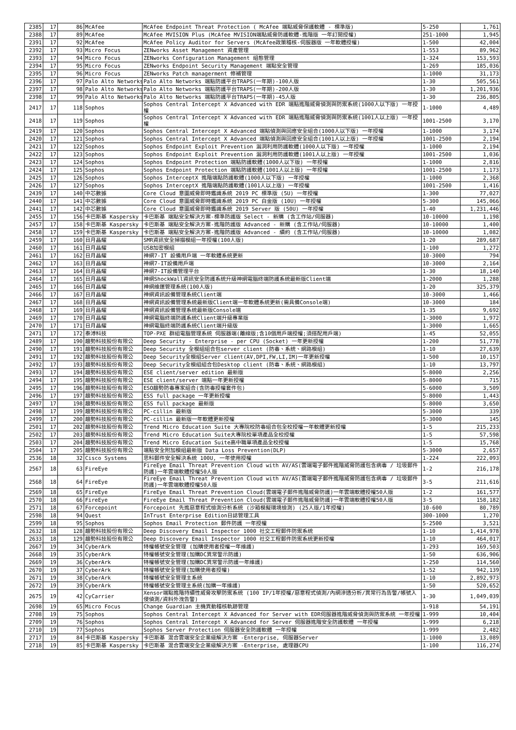| 2385 | 17 | 86 | McAfee | McAfee Endpoint Threat Protection ( McAfee 端點威脅保護軟體 - 標準版) | 5-250 | 1,761 |
| 2388 | 17 | 89 | McAfee | McAfee MVISION Plus (McAfee MVISION端點威脅防護軟體-進階版 一年訂閱授權) | 251-1000 | 1,945 |
| 2391 | 17 | 92 | McAfee | McAfee Policy Auditor for Servers (McAfee政策稽核-伺服器版 一年軟體授權) | 1-500 | 42,004 |
| 2392 | 17 | 93 | Micro Focus | ZENworks Asset Management 資產管理 | 1-553 | 89,962 |
| 2393 | 17 | 94 | Micro Focus | ZENworks Configuration Management 組態管理 | 1-324 | 153,593 |
| 2394 | 17 | 95 | Micro Focus | ZENworks Endpoint Security Management 端點安全管理 | 1-269 | 185,036 |
| 2395 | 17 | 96 | Micro Focus | ZENworks Patch managerment 修補管理 | 1-1000 | 31,173 |
| 2396 | 17 | 97 | Palo Alto Networks | Palo Alto Networks 端點防護平台TRAPS(一年期)-100人版 | 1-30 | 505,561 |
| 2397 | 17 | 98 | Palo Alto Networks | Palo Alto Networks 端點防護平台TRAPS(一年期)-200人版 | 1-30 | 1,201,936 |
| 2398 | 17 | 99 | Palo Alto Networks | Palo Alto Networks 端點防護平台TRAPS(一年期)-45人版 | 1-30 | 236,805 |
| 2417 | 17 | 118 | Sophos | Sophos Central Intercept X Advanced with EDR 端點進階威脅偵測與防禦系統(1000人以下版) 一年授權 | 1-1000 | 4,489 |
| 2418 | 17 | 119 | Sophos | Sophos Central Intercept X Advanced with EDR 端點進階威脅偵測與防禦系統(1001人以上版) 一年授權 | 1001-2500 | 3,170 |
| 2419 | 17 | 120 | Sophos | Sophos Central Intercept X Advanced 端點偵測與回應安全組合(1000人以下版) 一年授權 | 1-1000 | 3,174 |
| 2420 | 17 | 121 | Sophos | Sophos Central Intercept X Advanced 端點偵測與回應安全組合(1001人以上版) 一年授權 | 1001-2500 | 2,194 |
| 2421 | 17 | 122 | Sophos | Sophos Endpoint Exploit Prevention 漏洞利用防護軟體(1000人以下版) 一年授權 | 1-1000 | 2,194 |
| 2422 | 17 | 123 | Sophos | Sophos Endpoint Exploit Prevention 漏洞利用防護軟體(1001人以上版) 一年授權 | 1001-2500 | 1,036 |
| 2423 | 17 | 124 | Sophos | Sophos Endpoint Protection 端點防護軟體(1000人以下版) 一年授權 | 1-1000 | 2,816 |
| 2424 | 17 | 125 | Sophos | Sophos Endpoint Protection 端點防護軟體(1001人以上版) 一年授權 | 1001-2500 | 1,173 |
| 2425 | 17 | 126 | Sophos | Sophos InterceptX 進階端點防護軟體(1000人以下版) 一年授權 | 1-1000 | 2,368 |
| 2426 | 17 | 127 | Sophos | Sophos InterceptX 進階端點防護軟體(1001人以上版) 一年授權 | 1001-2500 | 1,416 |
| 2439 | 17 | 140 | 中芯數據 | Core Cloud 意圖威脅即時鑑識系統 2019 PC 標準版 (5U) 一年授權 | 1-300 | 77,027 |
| 2440 | 17 | 141 | 中芯數據 | Core Cloud 意圖威脅即時鑑識系統 2019 PC 白金版 (10U) 一年授權 | 5-300 | 145,066 |
| 2441 | 17 | 142 | 中芯數據 | Core Cloud 意圖威脅即時鑑識系統 2019 Server 版 (50U) 一年授權 | 1-40 | 1,231,446 |
| 2455 | 17 | 156 | 卡巴斯基 Kaspersky | 卡巴斯基 端點安全解決方案-標準防護版 Select - 新購 (含工作站/伺服器) | 10-10000 | 1,198 |
| 2457 | 17 | 158 | 卡巴斯基 Kaspersky | 卡巴斯基 端點安全解決方案-進階防護版 Advanced - 新購 (含工作站/伺服器) | 10-10000 | 1,400 |
| 2458 | 17 | 159 | 卡巴斯基 Kaspersky | 卡巴斯基 端點安全解決方案-進階防護版 Advanced - 續約 (含工作站/伺服器) | 10-10000 | 1,082 |
| 2459 | 17 | 160 | 日月晶耀 | SMR資訊安全掃描模組一年授權(100人版) | 1-20 | 289,687 |
| 2460 | 17 | 161 | 日月晶耀 | USB加密模組 | 1-100 | 1,272 |
| 2461 | 17 | 162 | 日月晶耀 | 神網7-IT 設備用戶端 一年軟體系統更新 | 10-3000 | 794 |
| 2462 | 17 | 163 | 日月晶耀 | 神網7-IT設備用戶端 | 10-3000 | 2,164 |
| 2463 | 17 | 164 | 日月晶耀 | 神網7-IT設備管理平台 | 1-30 | 18,140 |
| 2464 | 17 | 165 | 日月晶耀 | 神網ShockWall資訊安全防護系統升級神網電腦終端防護系統最新版Client端 | 1-2000 | 1,288 |
| 2465 | 17 | 166 | 日月晶耀 | 神網維運管理系統(100人版) | 1-20 | 325,379 |
| 2466 | 17 | 167 | 日月晶耀 | 神網資訊設備管理系統Client端 | 10-3000 | 1,466 |
| 2467 | 17 | 168 | 日月晶耀 | 神網資訊設備管理系統最新版Client端一年軟體系統更新(需具備Console端) | 10-3000 | 184 |
| 2468 | 17 | 169 | 日月晶耀 | 神網資訊設備管理系統最新版Console端 | 1-35 | 9,692 |
| 2469 | 17 | 170 | 日月晶耀 | 神網電腦終端防護系統Client端升級專業版 | 1-3000 | 1,972 |
| 2470 | 17 | 171 | 日月晶耀 | 神網電腦終端防護系統Client端升級版 | 1-3000 | 1,665 |
| 2471 | 17 | 172 | 泰溥科技 | TOP-PXE 群組電腦管理系統 伺服器端(離線版;含10個用戶端授權;須搭配用戶端) | 1-45 | 52,055 |
| 2489 | 17 | 190 | 趨勢科技股份有限公 | Deep Security - Enterprise - per CPU (Socket) 一年更新授權 | 1-200 | 51,778 |
| 2490 | 17 | 191 | 趨勢科技股份有限公 | Deep Security 全模組組合包server client (防毒、系統、網路模組) | 1-10 | 27,639 |
| 2491 | 17 | 192 | 趨勢科技股份有限公 | Deep Security全模組Server client(AV,DPI,FW,LI,IM)一年更新授權 | 1-500 | 10,157 |
| 2492 | 17 | 193 | 趨勢科技股份有限公 | Deep Security全模組組合包Desktop client (防毒、系統、網路模組) | 1-10 | 13,797 |
| 2493 | 17 | 194 | 趨勢科技股份有限公 | ESE client/server edition 最新版 | 5-8000 | 2,256 |
| 2494 | 17 | 195 | 趨勢科技股份有限公 | ESE client/server 端點一年更新授權 | 5-8000 | 715 |
| 2495 | 17 | 196 | 趨勢科技股份有限公 | ESO趨勢防毒專家組合(含防毒授權套件包) | 5-6000 | 3,509 |
| 2496 | 17 | 197 | 趨勢科技股份有限公 | ESS full package 一年更新授權 | 5-8000 | 1,443 |
| 2497 | 17 | 198 | 趨勢科技股份有限公 | ESS full package 最新版 | 5-8000 | 3,650 |
| 2498 | 17 | 199 | 趨勢科技股份有限公 | PC-cillin 最新版 | 5-3000 | 339 |
| 2499 | 17 | 200 | 趨勢科技股份有限公 | PC-cillin 最新版一年軟體更新授權 | 5-3000 | 145 |
| 2501 | 17 | 202 | 趨勢科技股份有限公 | Trend Micro Education Suite 大專院校防毒組合包全校授權一年軟體更新授權 | 1-5 | 215,233 |
| 2502 | 17 | 203 | 趨勢科技股份有限公 | Trend Micro Education Suite大專院校單項產品全校授權 | 1-5 | 57,598 |
| 2503 | 17 | 204 | 趨勢科技股份有限公 | Trend Micro Education Suite高中職單項產品全校授權 | 1-5 | 15,768 |
| 2504 | 17 | 205 | 趨勢科技股份有限公 | 端點安全附加模組最新版 Data Loss Prevention(DLP) | 5-3000 | 2,657 |
| 2536 | 18 | 32 | Cisco Systems | 思科郵件安全解決系統 100U, 一年使用授權 | 1-224 | 222,093 |
| 2567 | 18 | 63 | FireEye | FireEye Email Threat Prevention Cloud with AV/AS(雲端電子郵件進階威脅防護包含病毒 / 垃圾郵件防護)一年雲端軟體授權50人版 | 1-2 | 216,178 |
| 2568 | 18 | 64 | FireEye | FireEye Email Threat Prevention Cloud with AV/AS(雲端電子郵件進階威脅防護包含病毒 / 垃圾郵件防護)一年雲端軟體授權50人版 | 3-5 | 211,616 |
| 2569 | 18 | 65 | FireEye | FireEye Email Threat Prevention Cloud(雲端電子郵件進階威脅防護)一年雲端軟體授權50人版 | 1-2 | 161,577 |
| 2570 | 18 | 66 | FireEye | FireEye Email Threat Prevention Cloud(雲端電子郵件進階威脅防護)一年雲端軟體授權50人版 | 3-5 | 158,182 |
| 2571 | 18 | 67 | Forcepoint | Forcepoint 先進惡意程式檢測分析系統 (沙箱模擬環境檢測) (25人版/1年授權) | 10-600 | 80,789 |
| 2598 | 18 | 94 | Quest | InTrust Enterprise Edition日誌管理工具 | 300-1000 | 1,270 |
| 2599 | 18 | 95 | Sophos | Sophos Email Protection 郵件防護 一年授權 | 5-2500 | 3,521 |
| 2632 | 18 | 128 | 趨勢科技股份有限公 | Deep Discovery Email Inspector 1000 社交工程郵件防禦系統 | 1-10 | 1,414,978 |
| 2633 | 18 | 129 | 趨勢科技股份有限公 | Deep Discovery Email Inspector 1000 社交工程郵件防禦系統更新授權 | 1-10 | 464,017 |
| 2667 | 19 | 34 | CyberArk | 特權帳號安全管理 (加購使用者授權一年維護) | 1-293 | 169,503 |
| 2668 | 19 | 35 | CyberArk | 特權帳號安全管理(加購DC異常警示防護) | 1-50 | 636,906 |
| 2669 | 19 | 36 | CyberArk | 特權帳號安全管理(加購DC異常警示防護一年維護) | 1-250 | 114,560 |
| 2670 | 19 | 37 | CyberArk | 特權帳號安全管理(加購使用者授權) | 1-52 | 942,139 |
| 2671 | 19 | 38 | CyberArk | 特權帳號安全管理主系統 | 1-10 | 2,892,973 |
| 2672 | 19 | 39 | CyberArk | 特權帳號安全管理主系統(加購一年維護) | 1-50 | 520,652 |
| 2675 | 19 | 42 | CyCarrier | Xensor端點進階持續性威脅攻擊防禦系統 (100 IP/1年授權/惡意程式偵測/內網滲透分析/異常行為告警/帳號入侵偵測/資料外洩告警) | 1-30 | 1,049,039 |
| 2698 | 19 | 65 | Micro Focus | Change Guardian 主機異動稽核軌跡管理 | 1-918 | 54,191 |
| 2708 | 19 | 75 | Sophos | Sophos Central Intercept X Advanced for Server with EDR伺服器進階威脅偵測與防禦系統 一年授權 | 1-999 | 10,404 |
| 2709 | 19 | 76 | Sophos | Sophos Central Intercept X Advanced for Server 伺服器進階安全防護軟體 一年授權 | 1-999 | 6,218 |
| 2710 | 19 | 77 | Sophos | Sophos Server Protection 伺服器安全防護軟體 一年授權 | 1-999 | 2,482 |
| 2717 | 19 | 84 | 卡巴斯基 Kaspersky | 卡巴斯基 混合雲端安全企業級解決方案 -Enterprise, 伺服器Server | 1-1000 | 13,089 |
| 2718 | 19 | 85 | 卡巴斯基 Kaspersky | 卡巴斯基 混合雲端安全企業級解決方案 -Enterprise, 處理器CPU | 1-100 | 116,274 |